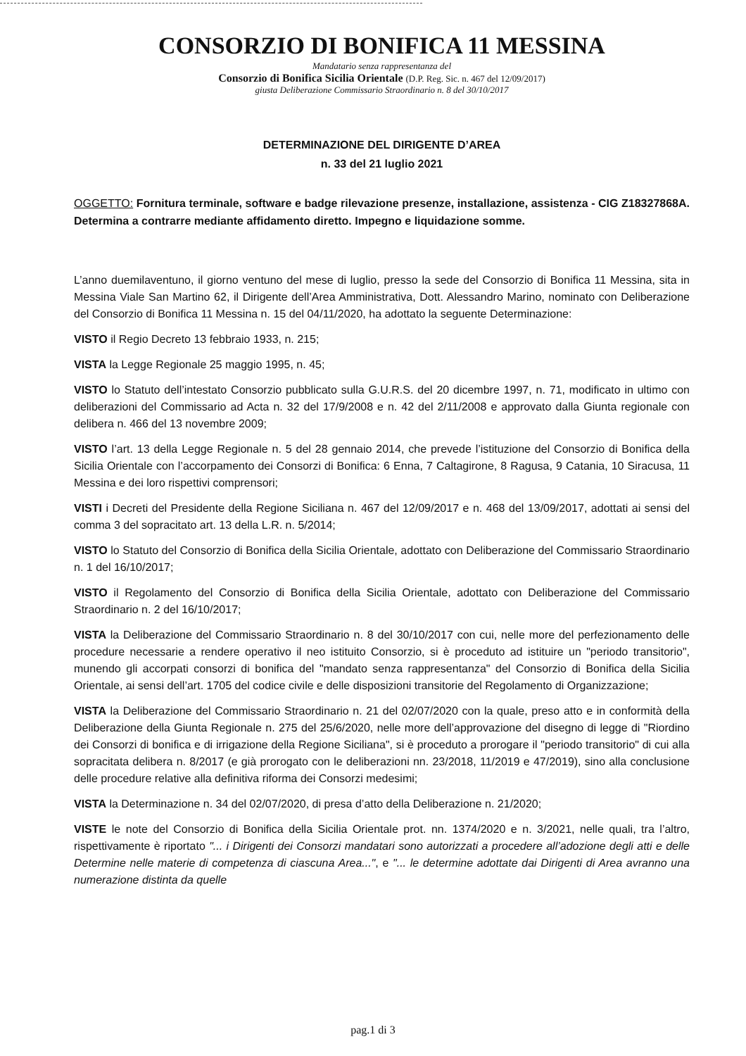CONSORZIO DI BONIFICA 11 MESSINA
Mandatario senza rappresentanza del
Consorzio di Bonifica Sicilia Orientale (D.P. Reg. Sic. n. 467 del 12/09/2017)
giusta Deliberazione Commissario Straordinario n. 8 del 30/10/2017
DETERMINAZIONE DEL DIRIGENTE D’AREA
n. 33 del 21 luglio 2021
OGGETTO: Fornitura terminale, software e badge rilevazione presenze, installazione, assistenza - CIG Z18327868A. Determina a contrarre mediante affidamento diretto. Impegno e liquidazione somme.
L’anno duemilaventuno, il giorno ventuno del mese di luglio, presso la sede del Consorzio di Bonifica 11 Messina, sita in Messina Viale San Martino 62, il Dirigente dell’Area Amministrativa, Dott. Alessandro Marino, nominato con Deliberazione del Consorzio di Bonifica 11 Messina n. 15 del 04/11/2020, ha adottato la seguente Determinazione:
VISTO il Regio Decreto 13 febbraio 1933, n. 215;
VISTA la Legge Regionale 25 maggio 1995, n. 45;
VISTO lo Statuto dell’intestato Consorzio pubblicato sulla G.U.R.S. del 20 dicembre 1997, n. 71, modificato in ultimo con deliberazioni del Commissario ad Acta n. 32 del 17/9/2008 e n. 42 del 2/11/2008 e approvato dalla Giunta regionale con delibera n. 466 del 13 novembre 2009;
VISTO l’art. 13 della Legge Regionale n. 5 del 28 gennaio 2014, che prevede l’istituzione del Consorzio di Bonifica della Sicilia Orientale con l’accorpamento dei Consorzi di Bonifica: 6 Enna, 7 Caltagirone, 8 Ragusa, 9 Catania, 10 Siracusa, 11 Messina e dei loro rispettivi comprensori;
VISTI i Decreti del Presidente della Regione Siciliana n. 467 del 12/09/2017 e n. 468 del 13/09/2017, adottati ai sensi del comma 3 del sopracitato art. 13 della L.R. n. 5/2014;
VISTO lo Statuto del Consorzio di Bonifica della Sicilia Orientale, adottato con Deliberazione del Commissario Straordinario n. 1 del 16/10/2017;
VISTO il Regolamento del Consorzio di Bonifica della Sicilia Orientale, adottato con Deliberazione del Commissario Straordinario n. 2 del 16/10/2017;
VISTA la Deliberazione del Commissario Straordinario n. 8 del 30/10/2017 con cui, nelle more del perfezionamento delle procedure necessarie a rendere operativo il neo istituito Consorzio, si è proceduto ad istituire un "periodo transitorio", munendo gli accorpati consorzi di bonifica del "mandato senza rappresentanza" del Consorzio di Bonifica della Sicilia Orientale, ai sensi dell’art. 1705 del codice civile e delle disposizioni transitorie del Regolamento di Organizzazione;
VISTA la Deliberazione del Commissario Straordinario n. 21 del 02/07/2020 con la quale, preso atto e in conformità della Deliberazione della Giunta Regionale n. 275 del 25/6/2020, nelle more dell’approvazione del disegno di legge di "Riordino dei Consorzi di bonifica e di irrigazione della Regione Siciliana", si è proceduto a prorogare il "periodo transitorio" di cui alla sopracitata delibera n. 8/2017 (e già prorogato con le deliberazioni nn. 23/2018, 11/2019 e 47/2019), sino alla conclusione delle procedure relative alla definitiva riforma dei Consorzi medesimi;
VISTA la Determinazione n. 34 del 02/07/2020, di presa d’atto della Deliberazione n. 21/2020;
VISTE le note del Consorzio di Bonifica della Sicilia Orientale prot. nn. 1374/2020 e n. 3/2021, nelle quali, tra l’altro, rispettivamente è riportato "... i Dirigenti dei Consorzi mandatari sono autorizzati a procedere all’adozione degli atti e delle Determine nelle materie di competenza di ciascuna Area...", e "... le determine adottate dai Dirigenti di Area avranno una numerazione distinta da quelle
pag.1 di 3